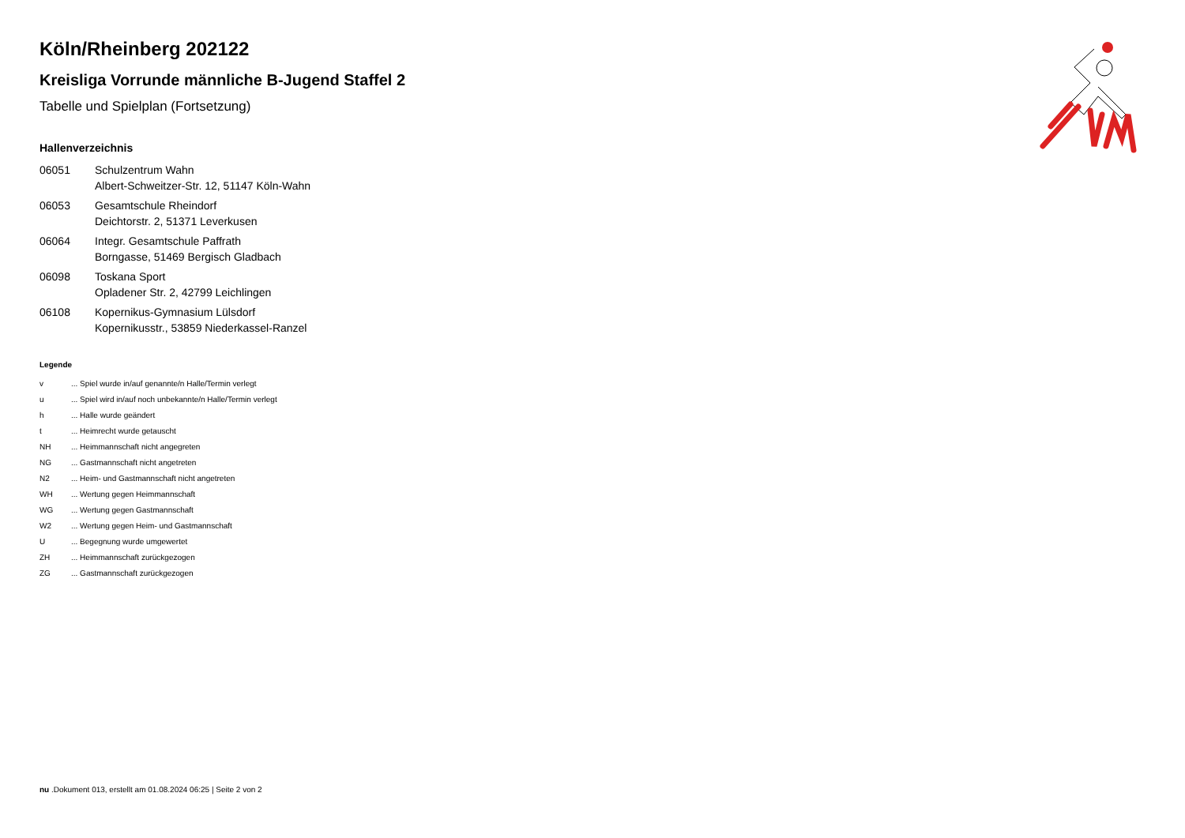Köln/Rheinberg 202122
Kreisliga Vorrunde männliche B-Jugend Staffel 2
Tabelle und Spielplan (Fortsetzung)
Hallenverzeichnis
| 06051 | Schulzentrum Wahn Albert-Schweitzer-Str. 12, 51147 Köln-Wahn |
| 06053 | Gesamtschule Rheindorf Deichtorstr. 2, 51371 Leverkusen |
| 06064 | Integr. Gesamtschule Paffrath Borngasse, 51469 Bergisch Gladbach |
| 06098 | Toskana Sport Opladener Str. 2, 42799 Leichlingen |
| 06108 | Kopernikus-Gymnasium Lülsdorf Kopernikusstr., 53859 Niederkassel-Ranzel |
Legende
| v | ... Spiel wurde in/auf genannte/n Halle/Termin verlegt |
| u | ... Spiel wird in/auf noch unbekannte/n Halle/Termin verlegt |
| h | ... Halle wurde geändert |
| t | ... Heimrecht wurde getauscht |
| NH | ... Heimmannschaft nicht angegreten |
| NG | ... Gastmannschaft nicht angetreten |
| N2 | ... Heim- und Gastmannschaft nicht angetreten |
| WH | ... Wertung gegen Heimmannschaft |
| WG | ... Wertung gegen Gastmannschaft |
| W2 | ... Wertung gegen Heim- und Gastmannschaft |
| U | ... Begegnung wurde umgewertet |
| ZH | ... Heimmannschaft zurückgezogen |
| ZG | ... Gastmannschaft zurückgezogen |
nu .Dokument 013, erstellt am 01.08.2024 06:25 | Seite 2 von 2